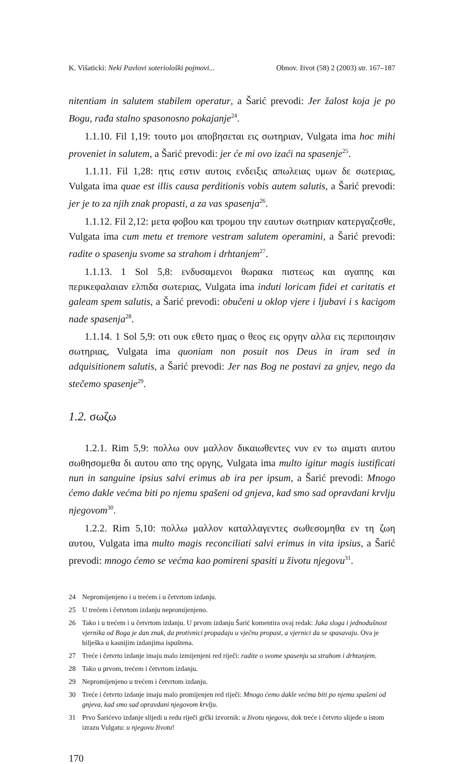K. Višaticki: Neki Pavlovi soteriološki pojmovi... Obnov. život (58) 2 (2003) str. 167–187
nitentiam in salutem stabilem operatur, a Šarić prevodi: Jer žalost koja je po Bogu, rađa stalno spasonosno pokajanje<sup>24</sup>.
1.1.10. Fil 1,19: τουτο μοι αποβησεται εις σωτηριαν, Vulgata ima hoc mihi proveniet in salutem, a Šarić prevodi: jer će mi ovo izaći na spasenje<sup>25</sup>.
1.1.11. Fil 1,28: ητις εστιν αυτοις ενδειξις απωλειας υμων δε σωτεριας, Vulgata ima quae est illis causa perditionis vobis autem salutis, a Šarić prevodi: jer je to za njih znak propasti, a za vas spasenja<sup>26</sup>.
1.1.12. Fil 2,12: μετα φοβου και τρομου την εαυτων σωτηριαν κατεργαζεσθε, Vulgata ima cum metu et tremore vestram salutem operamini, a Šarić prevodi: radite o spasenju svome sa strahom i drhtanjem<sup>27</sup>.
1.1.13. 1 Sol 5,8: ενδυσαμενοι θωρακα πιστεως και αγαπης και περικεφαλαιαν ελπιδα σωτεριας, Vulgata ima induti loricam fidei et caritatis et galeam spem salutis, a Šarić prevodi: obučeni u oklop vjere i ljubavi i s kacigom nade spasenja<sup>28</sup>.
1.1.14. 1 Sol 5,9: οτι ουκ εθετο ημας ο θεος εις οργην αλλα εις περιποιησιν σωτηριας, Vulgata ima quoniam non posuit nos Deus in iram sed in adquisitionem salutis, a Šarić prevodi: Jer nas Bog ne postavi za gnjev, nego da stečemo spasenje<sup>29</sup>.
1.2. σωζω
1.2.1. Rim 5,9: πολλω ουν μαλλον δικαιωθεντες νυν εν τω αιματι αυτου σωθησομεθα δι αυτου απο της οργης, Vulgata ima multo igitur magis iustificati nun in sanguine ipsius salvi erimus ab ira per ipsum, a Šarić prevodi: Mnogo ćemo dakle većma biti po njemu spašeni od gnjeva, kad smo sad opravdani krvlju njegovom<sup>30</sup>.
1.2.2. Rim 5,10: πολλω μαλλον καταλλαγεντες σωθεσομηθα εν τη ζωη αυτου, Vulgata ima multo magis reconciliati salvi erimus in vita ipsius, a Šarić prevodi: mnogo ćemo se većma kao pomireni spasiti u životu njegovu<sup>31</sup>.
24 Nepromijenjeno i u trećem i u četvrtom izdanju.
25 U trećem i četvrtom izdanju nepromijenjeno.
26 Tako i u trećem i u četvrtom izdanju. U prvom izdanju Šarić komentira ovaj redak: Jaka sloga i jednodušnost vjernika od Boga je dan znak, da protivnici propadaju u vječnu propast, a vjernici da se spasavaju. Ova je bilješka u kasnijim izdanjima ispuštena.
27 Treće i četvrto izdanje imaju malo izmijenjeni red riječi: radite o svome spasenju sa strahom i drhtanjem.
28 Tako u prvom, trećem i četvrtom izdanju.
29 Nepromijenjeno u trećem i četvrtom izdanju.
30 Treće i četvrto izdanje imaju malo promijenjen red riječi: Mnogo ćemo dakle većma biti po njemu spašeni od gnjeva, kad smo sad opravdani njegovom krvlju.
31 Prvo Šarićevo izdanje slijedi u redu riječi grčki izvornik: u životu njegovu, dok treće i četvrto slijede u istom izrazu Vulgatu: u njegovu životu!
170